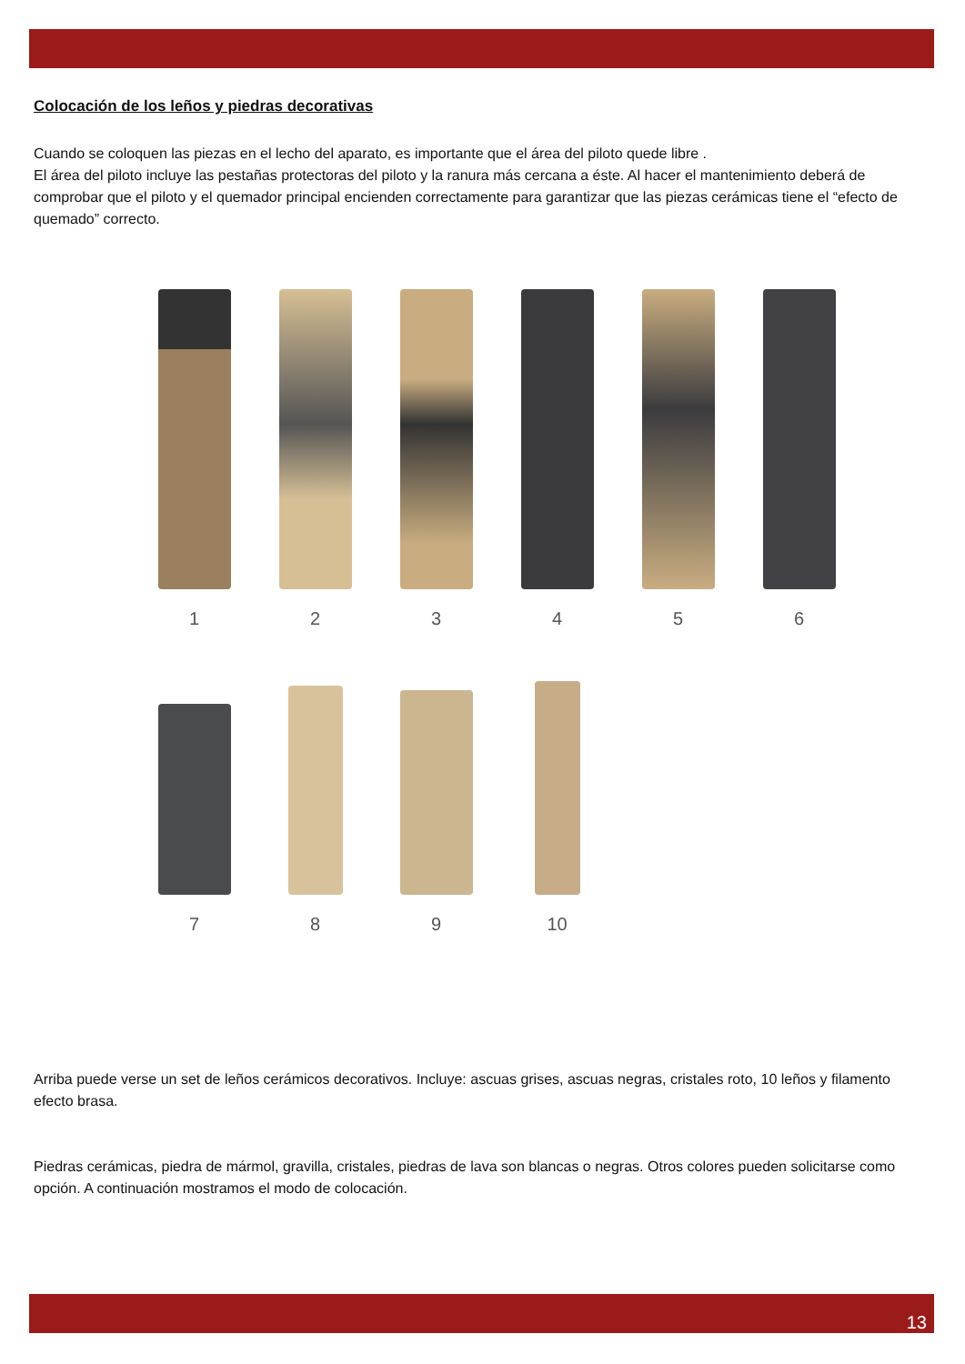Colocación de los leños y piedras decorativas
Cuando se coloquen las piezas en el lecho del aparato, es importante que el área del piloto quede libre .
El área del piloto incluye las pestañas protectoras del piloto y la ranura más cercana a éste. Al hacer el mantenimiento deberá de comprobar que el piloto y el quemador principal encienden correctamente para garantizar que las piezas cerámicas tiene el “efecto de quemado” correcto.
1 2 3 4 5 6
7 8 9 10
Arriba puede verse un set de leños cerámicos decorativos. Incluye: ascuas grises, ascuas negras, cristales roto, 10 leños y filamento efecto brasa.
Piedras cerámicas, piedra de mármol, gravilla, cristales, piedras de lava son blancas o negras. Otros colores pueden solicitarse como opción. A continuación mostramos el modo de colocación.
13